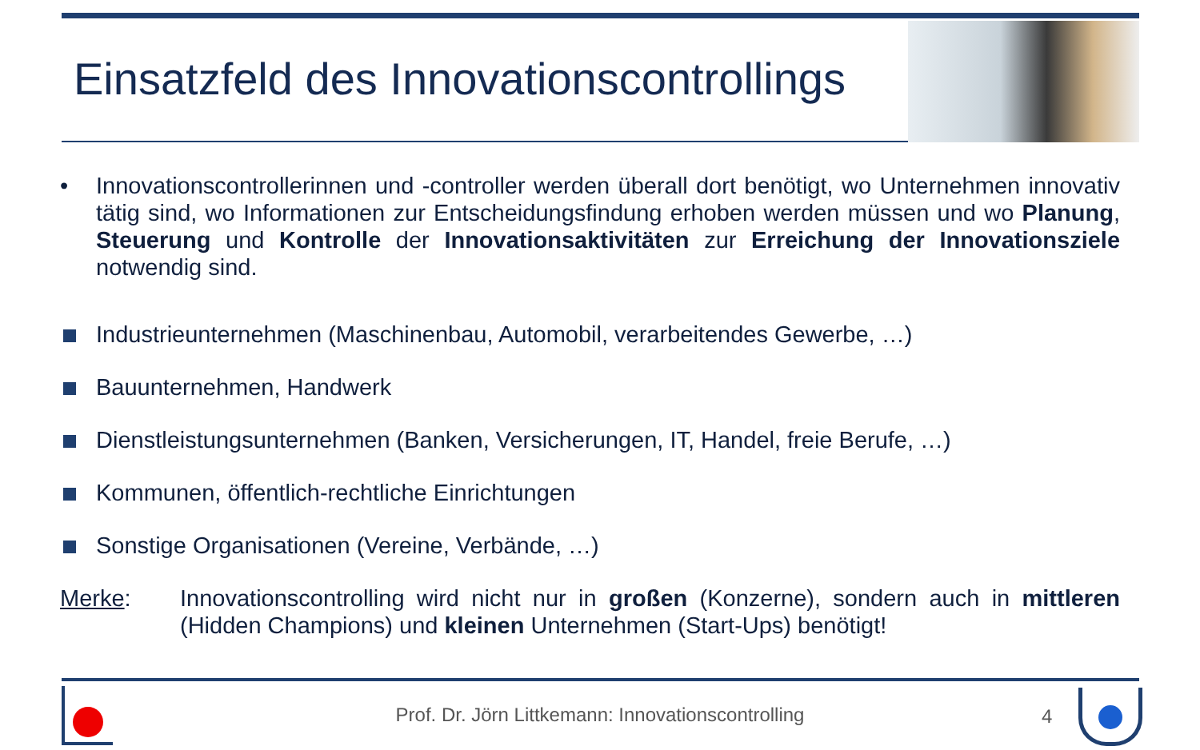Einsatzfeld des Innovationscontrollings
• Innovationscontrollerinnen und -controller werden überall dort benötigt, wo Unternehmen innovativ tätig sind, wo Informationen zur Entscheidungsfindung erhoben werden müssen und wo Planung, Steuerung und Kontrolle der Innovationsaktivitäten zur Erreichung der Innovationsziele notwendig sind.
Industrieunternehmen (Maschinenbau, Automobil, verarbeitendes Gewerbe, …)
Bauunternehmen, Handwerk
Dienstleistungsunternehmen (Banken, Versicherungen, IT, Handel, freie Berufe, …)
Kommunen, öffentlich-rechtliche Einrichtungen
Sonstige Organisationen (Vereine, Verbände, …)
Merke: Innovationscontrolling wird nicht nur in großen (Konzerne), sondern auch in mittleren (Hidden Champions) und kleinen Unternehmen (Start-Ups) benötigt!
Prof. Dr. Jörn Littkemann: Innovationscontrolling 4